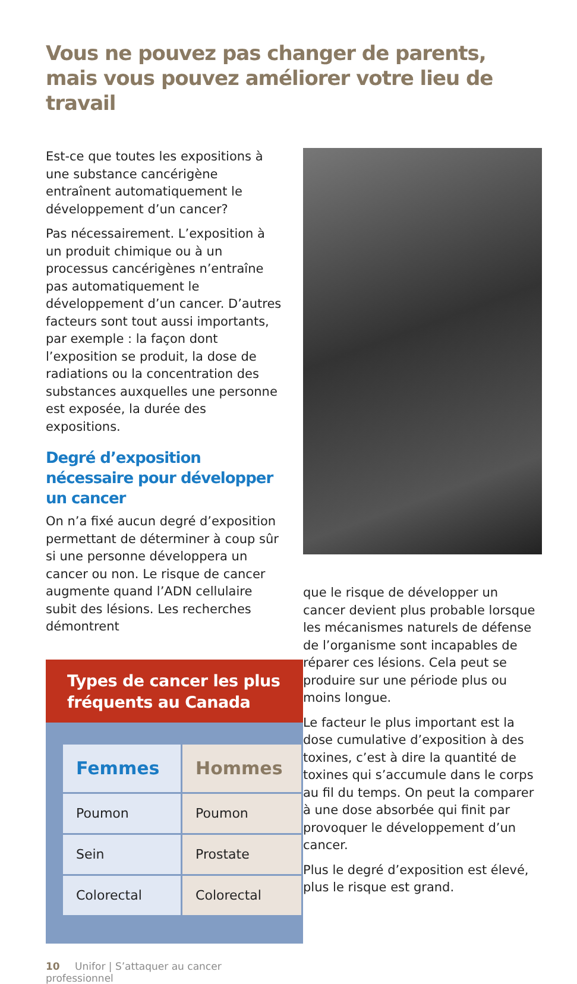Vous ne pouvez pas changer de parents, mais vous pouvez améliorer votre lieu de travail
Est-ce que toutes les expositions à une substance cancérigène entraînent automatiquement le développement d’un cancer?
Pas nécessairement. L’exposition à un produit chimique ou à un processus cancérigènes n’entraîne pas automatiquement le développement d’un cancer. D’autres facteurs sont tout aussi importants, par exemple : la façon dont l’exposition se produit, la dose de radiations ou la concentration des substances auxquelles une personne est exposée, la durée des expositions.
Degré d’exposition nécessaire pour développer un cancer
On n’a fixé aucun degré d’exposition permettant de déterminer à coup sûr si une personne développera un cancer ou non. Le risque de cancer augmente quand l’ADN cellulaire subit des lésions. Les recherches démontrent
Types de cancer les plus fréquents au Canada
| Femmes | Hommes |
| --- | --- |
| Poumon | Poumon |
| Sein | Prostate |
| Colorectal | Colorectal |
10 Unifor | S’attaquer au cancer professionnel
que le risque de développer un cancer devient plus probable lorsque les mécanismes naturels de défense de l’organisme sont incapables de réparer ces lésions. Cela peut se produire sur une période plus ou moins longue.
Le facteur le plus important est la dose cumulative d’exposition à des toxines, c’est à dire la quantité de toxines qui s’accumule dans le corps au fil du temps. On peut la comparer à une dose absorbée qui finit par provoquer le développement d’un cancer.
Plus le degré d’exposition est élevé, plus le risque est grand.